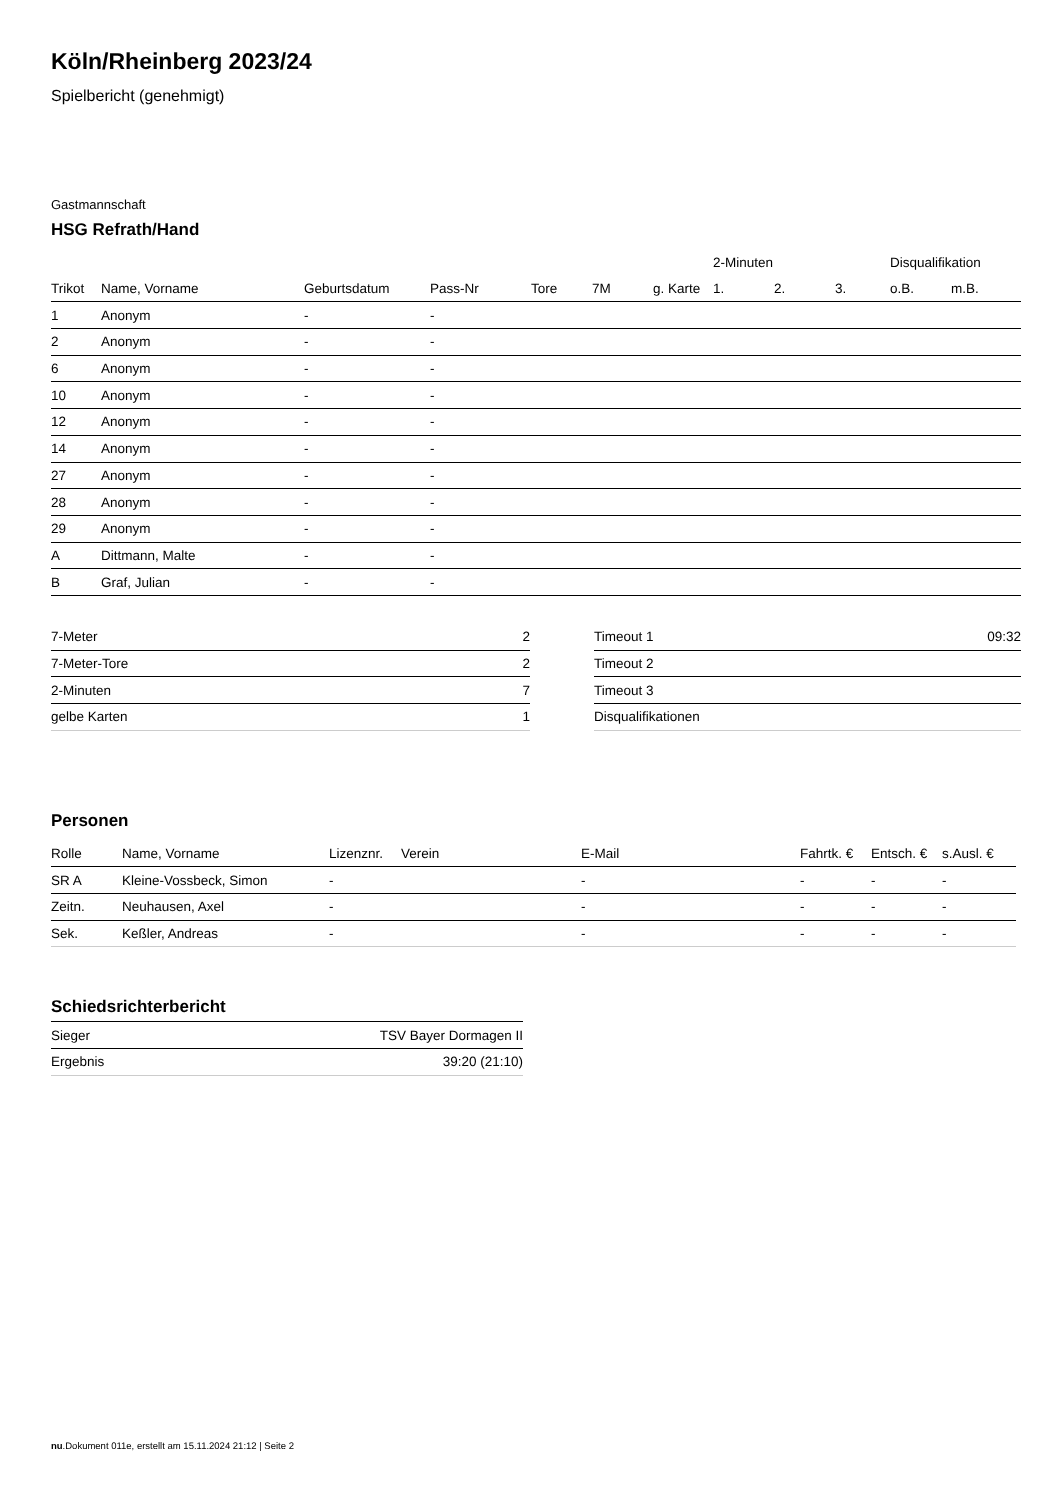Köln/Rheinberg 2023/24
Spielbericht (genehmigt)
Gastmannschaft
HSG Refrath/Hand
| | | | | | | | 2-Minuten | | | Disqualifikation | |
| --- | --- | --- | --- | --- | --- | --- | --- | --- | --- | --- | --- |
| Trikot | Name, Vorname | Geburtsdatum | Pass-Nr | Tore | 7M | g. Karte | 1. | 2. | 3. | o.B. | m.B. |
| 1 | Anonym | - | - | | | | | | | | |
| 2 | Anonym | - | - | | | | | | | | |
| 6 | Anonym | - | - | | | | | | | | |
| 10 | Anonym | - | - | | | | | | | | |
| 12 | Anonym | - | - | | | | | | | | |
| 14 | Anonym | - | - | | | | | | | | |
| 27 | Anonym | - | - | | | | | | | | |
| 28 | Anonym | - | - | | | | | | | | |
| 29 | Anonym | - | - | | | | | | | | |
| A | Dittmann, Malte | - | - | | | | | | | | |
| B | Graf, Julian | - | - | | | | | | | | |
| 7-Meter | 2 |
| 7-Meter-Tore | 2 |
| 2-Minuten | 7 |
| gelbe Karten | 1 |
| Timeout 1 | 09:32 |
| Timeout 2 | |
| Timeout 3 | |
| Disqualifikationen | |
Personen
| Rolle | Name, Vorname | Lizenznr. | Verein | E-Mail | Fahrtk. € | Entsch. € | s.Ausl. € |
| --- | --- | --- | --- | --- | --- | --- | --- |
| SR A | Kleine-Vossbeck, Simon | - | | - | - | - | - |
| Zeitn. | Neuhausen, Axel | - | | - | - | - | - |
| Sek. | Keßler, Andreas | - | | - | - | - | - |
Schiedsrichterbericht
| Sieger | TSV Bayer Dormagen II |
| Ergebnis | 39:20 (21:10) |
nu.Dokument 011e, erstellt am 15.11.2024 21:12 | Seite 2